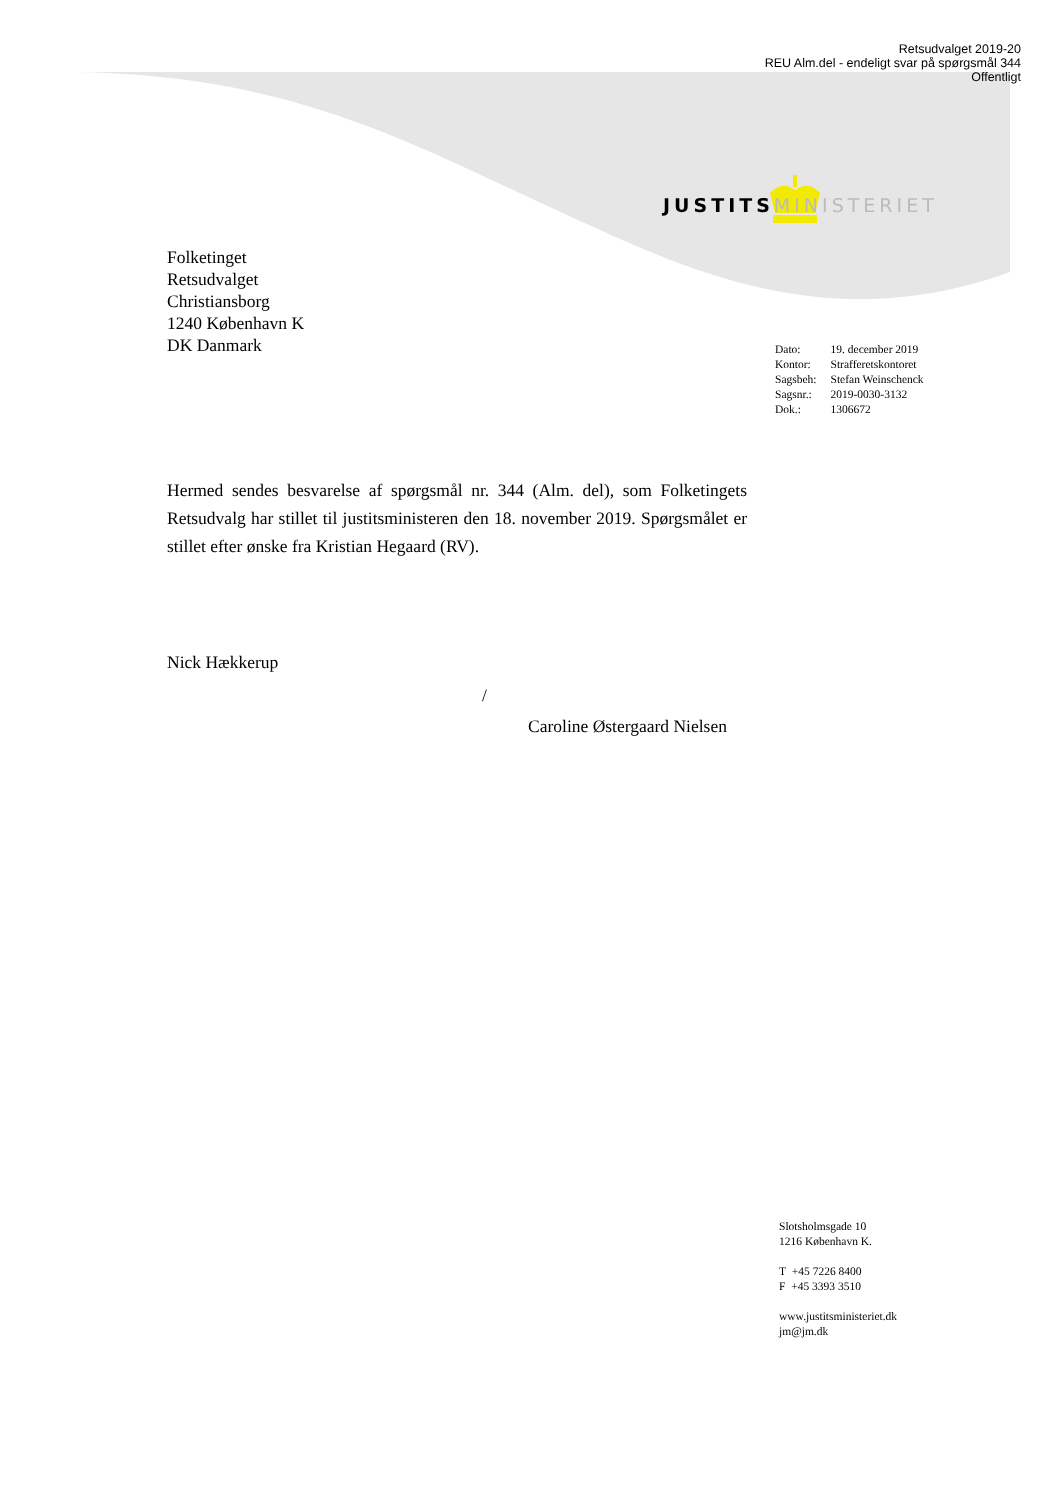Retsudvalget 2019-20
REU Alm.del - endeligt svar på spørgsmål 344
Offentligt
JUSTITS MINISTERIET
Folketinget
Retsudvalget
Christiansborg
1240 København K
DK Danmark
| Dato: | 19. december 2019 |
| Kontor: | Strafferetskontoret |
| Sagsbeh: | Stefan Weinschenck |
| Sagsnr.: | 2019-0030-3132 |
| Dok.: | 1306672 |
Hermed sendes besvarelse af spørgsmål nr. 344 (Alm. del), som Folketingets Retsudvalg har stillet til justitsministeren den 18. november 2019. Spørgsmålet er stillet efter ønske fra Kristian Hegaard (RV).
Nick Hækkerup
/
Caroline Østergaard Nielsen
Slotsholmsgade 10
1216 København K.
T +45 7226 8400
F +45 3393 3510
www.justitsministeriet.dk
jm@jm.dk